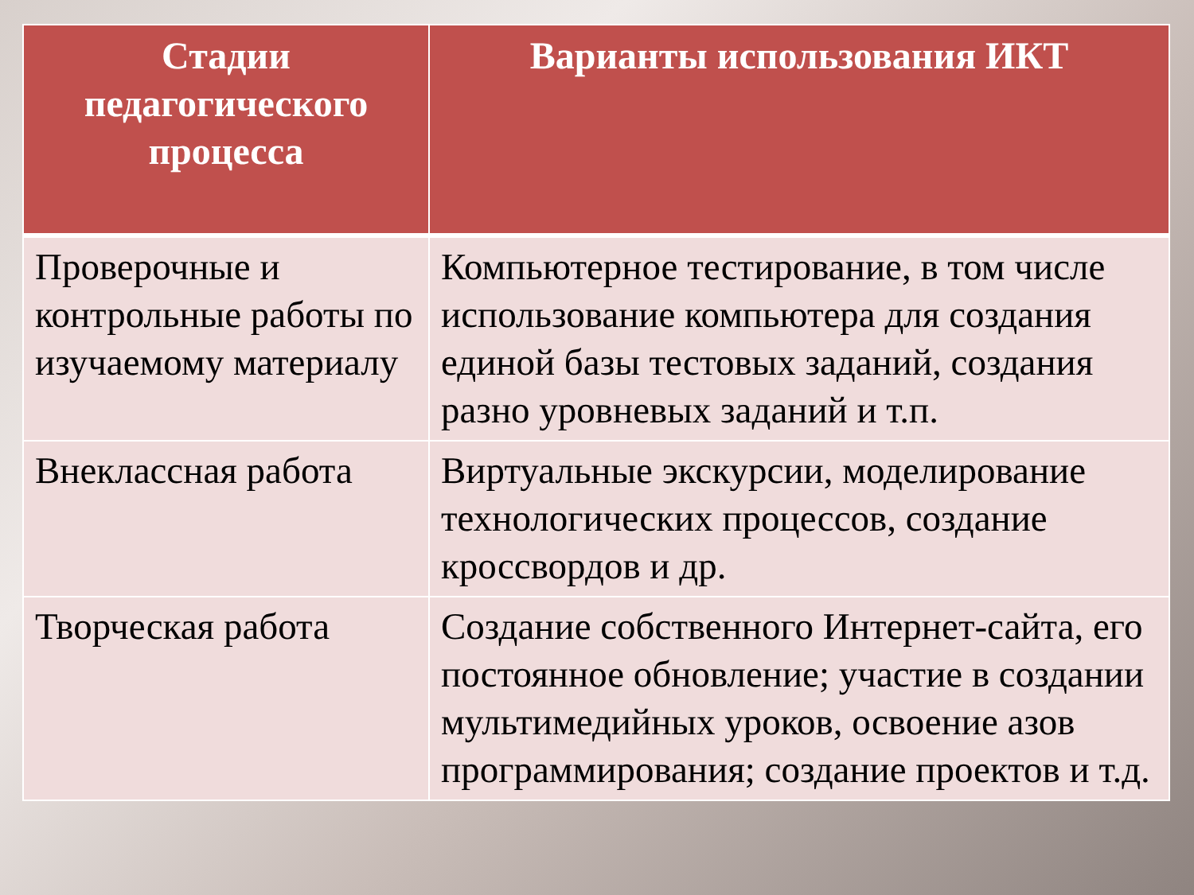| Стадии педагогического процесса | Варианты использования ИКТ |
| --- | --- |
| Проверочные и контрольные работы по изучаемому материалу | Компьютерное тестирование, в том числе использование компьютера для создания единой базы тестовых заданий, создания разно уровневых заданий и т.п. |
| Внеклассная работа | Виртуальные экскурсии, моделирование технологических процессов, создание кроссвордов и др. |
| Творческая работа | Создание собственного Интернет-сайта, его постоянное обновление; участие в создании мультимедийных уроков, освоение азов программирования; создание проектов и т.д. |